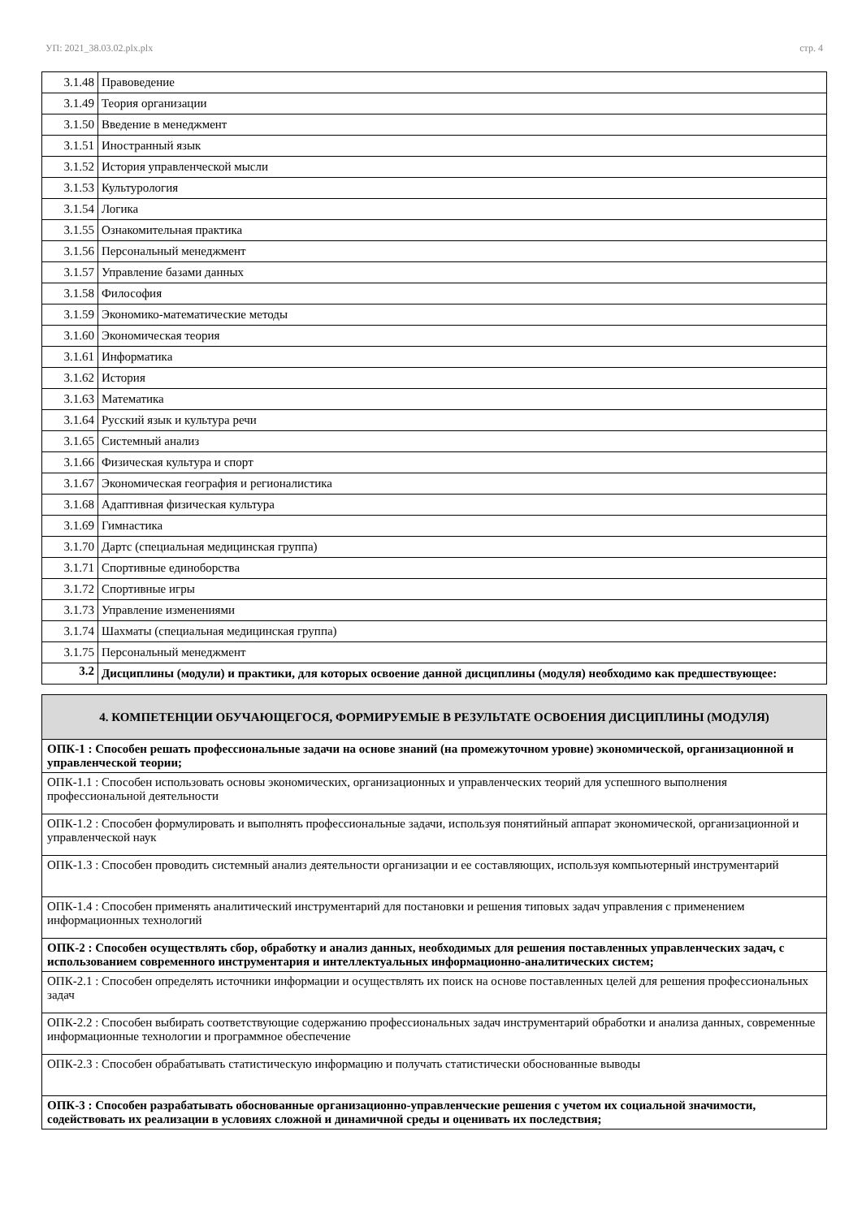УП: 2021_38.03.02.plx.plx стр. 4
| 3.1.48 | Правоведение |
| 3.1.49 | Теория организации |
| 3.1.50 | Введение в менеджмент |
| 3.1.51 | Иностранный язык |
| 3.1.52 | История управленческой мысли |
| 3.1.53 | Культурология |
| 3.1.54 | Логика |
| 3.1.55 | Ознакомительная практика |
| 3.1.56 | Персональный менеджмент |
| 3.1.57 | Управление базами данных |
| 3.1.58 | Философия |
| 3.1.59 | Экономико-математические методы |
| 3.1.60 | Экономическая теория |
| 3.1.61 | Информатика |
| 3.1.62 | История |
| 3.1.63 | Математика |
| 3.1.64 | Русский язык и культура речи |
| 3.1.65 | Системный анализ |
| 3.1.66 | Физическая культура и спорт |
| 3.1.67 | Экономическая география и регионалистика |
| 3.1.68 | Адаптивная физическая культура |
| 3.1.69 | Гимнастика |
| 3.1.70 | Дартс (специальная медицинская группа) |
| 3.1.71 | Спортивные единоборства |
| 3.1.72 | Спортивные игры |
| 3.1.73 | Управление изменениями |
| 3.1.74 | Шахматы (специальная медицинская группа) |
| 3.1.75 | Персональный менеджмент |
| 3.2 | Дисциплины (модули) и практики, для которых освоение данной дисциплины (модуля) необходимо как предшествующее: |
| 4. КОМПЕТЕНЦИИ ОБУЧАЮЩЕГОСЯ, ФОРМИРУЕМЫЕ В РЕЗУЛЬТАТЕ ОСВОЕНИЯ ДИСЦИПЛИНЫ (МОДУЛЯ) |
| ОПК-1 : Способен решать профессиональные задачи на основе знаний (на промежуточном уровне) экономической, организационной и управленческой теории; |
| ОПК-1.1 : Способен использовать основы экономических, организационных и управленческих теорий для успешного выполнения профессиональной деятельности |
| ОПК-1.2 : Способен формулировать и выполнять профессиональные задачи, используя понятийный аппарат экономической, организационной и управленческой наук |
| ОПК-1.3 : Способен проводить системный анализ деятельности организации и ее составляющих, используя компьютерный инструментарий |
| ОПК-1.4 : Способен применять аналитический инструментарий для постановки и решения типовых задач управления с применением информационных технологий |
| ОПК-2 : Способен осуществлять сбор, обработку и анализ данных, необходимых для решения поставленных управленческих задач, с использованием современного инструментария и интеллектуальных информационно-аналитических систем; |
| ОПК-2.1 : Способен определять источники информации и осуществлять их поиск на основе поставленных целей для решения профессиональных задач |
| ОПК-2.2 : Способен выбирать соответствующие содержанию профессиональных задач инструментарий обработки и анализа данных, современные информационные технологии и программное обеспечение |
| ОПК-2.3 : Способен обрабатывать статистическую информацию и получать статистически обоснованные выводы |
| ОПК-3 : Способен разрабатывать обоснованные организационно-управленческие решения с учетом их социальной значимости, содействовать их реализации в условиях сложной и динамичной среды и оценивать их последствия; |